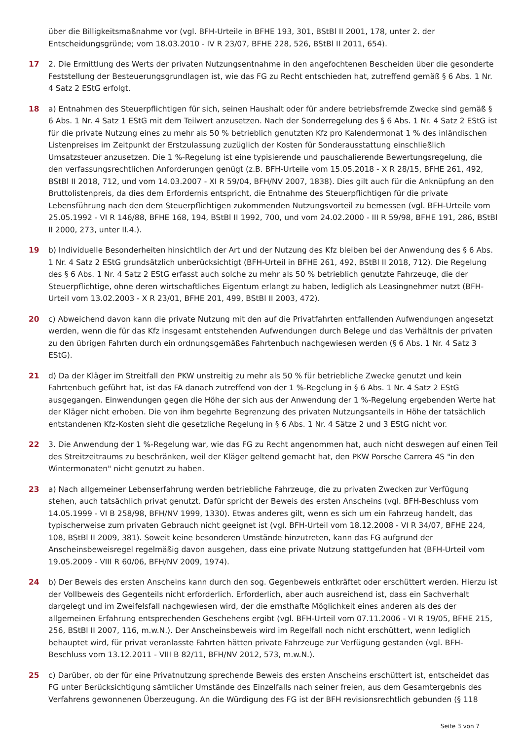über die Billigkeitsmaßnahme vor (vgl. BFH-Urteile in BFHE 193, 301, BStBl II 2001, 178, unter 2. der Entscheidungsgründe; vom 18.03.2010 - IV R 23/07, BFHE 228, 526, BStBl II 2011, 654).
17 2. Die Ermittlung des Werts der privaten Nutzungsentnahme in den angefochtenen Bescheiden über die gesonderte Feststellung der Besteuerungsgrundlagen ist, wie das FG zu Recht entschieden hat, zutreffend gemäß § 6 Abs. 1 Nr. 4 Satz 2 EStG erfolgt.
18 a) Entnahmen des Steuerpflichtigen für sich, seinen Haushalt oder für andere betriebsfremde Zwecke sind gemäß § 6 Abs. 1 Nr. 4 Satz 1 EStG mit dem Teilwert anzusetzen. Nach der Sonderregelung des § 6 Abs. 1 Nr. 4 Satz 2 EStG ist für die private Nutzung eines zu mehr als 50 % betrieblich genutzten Kfz pro Kalendermonat 1 % des inländischen Listenpreises im Zeitpunkt der Erstzulassung zuzüglich der Kosten für Sonderausstattung einschließlich Umsatzsteuer anzusetzen. Die 1 %-Regelung ist eine typisierende und pauschalierende Bewertungsregelung, die den verfassungsrechtlichen Anforderungen genügt (z.B. BFH-Urteile vom 15.05.2018 - X R 28/15, BFHE 261, 492, BStBl II 2018, 712, und vom 14.03.2007 - XI R 59/04, BFH/NV 2007, 1838). Dies gilt auch für die Anknüpfung an den Bruttolistenpreis, da dies dem Erfordernis entspricht, die Entnahme des Steuerpflichtigen für die private Lebensführung nach den dem Steuerpflichtigen zukommenden Nutzungsvorteil zu bemessen (vgl. BFH-Urteile vom 25.05.1992 - VI R 146/88, BFHE 168, 194, BStBl II 1992, 700, und vom 24.02.2000 - III R 59/98, BFHE 191, 286, BStBl II 2000, 273, unter II.4.).
19 b) Individuelle Besonderheiten hinsichtlich der Art und der Nutzung des Kfz bleiben bei der Anwendung des § 6 Abs. 1 Nr. 4 Satz 2 EStG grundsätzlich unberücksichtigt (BFH-Urteil in BFHE 261, 492, BStBl II 2018, 712). Die Regelung des § 6 Abs. 1 Nr. 4 Satz 2 EStG erfasst auch solche zu mehr als 50 % betrieblich genutzte Fahrzeuge, die der Steuerpflichtige, ohne deren wirtschaftliches Eigentum erlangt zu haben, lediglich als Leasingnehmer nutzt (BFH-Urteil vom 13.02.2003 - X R 23/01, BFHE 201, 499, BStBl II 2003, 472).
20 c) Abweichend davon kann die private Nutzung mit den auf die Privatfahrten entfallenden Aufwendungen angesetzt werden, wenn die für das Kfz insgesamt entstehenden Aufwendungen durch Belege und das Verhältnis der privaten zu den übrigen Fahrten durch ein ordnungsgemäßes Fahrtenbuch nachgewiesen werden (§ 6 Abs. 1 Nr. 4 Satz 3 EStG).
21 d) Da der Kläger im Streitfall den PKW unstreitig zu mehr als 50 % für betriebliche Zwecke genutzt und kein Fahrtenbuch geführt hat, ist das FA danach zutreffend von der 1 %-Regelung in § 6 Abs. 1 Nr. 4 Satz 2 EStG ausgegangen. Einwendungen gegen die Höhe der sich aus der Anwendung der 1 %-Regelung ergebenden Werte hat der Kläger nicht erhoben. Die von ihm begehrte Begrenzung des privaten Nutzungsanteils in Höhe der tatsächlich entstandenen Kfz-Kosten sieht die gesetzliche Regelung in § 6 Abs. 1 Nr. 4 Sätze 2 und 3 EStG nicht vor.
22 3. Die Anwendung der 1 %-Regelung war, wie das FG zu Recht angenommen hat, auch nicht deswegen auf einen Teil des Streitzeitraums zu beschränken, weil der Kläger geltend gemacht hat, den PKW Porsche Carrera 4S "in den Wintermonaten" nicht genutzt zu haben.
23 a) Nach allgemeiner Lebenserfahrung werden betriebliche Fahrzeuge, die zu privaten Zwecken zur Verfügung stehen, auch tatsächlich privat genutzt. Dafür spricht der Beweis des ersten Anscheins (vgl. BFH-Beschluss vom 14.05.1999 - VI B 258/98, BFH/NV 1999, 1330). Etwas anderes gilt, wenn es sich um ein Fahrzeug handelt, das typischerweise zum privaten Gebrauch nicht geeignet ist (vgl. BFH-Urteil vom 18.12.2008 - VI R 34/07, BFHE 224, 108, BStBl II 2009, 381). Soweit keine besonderen Umstände hinzutreten, kann das FG aufgrund der Anscheinsbeweisregel regelmäßig davon ausgehen, dass eine private Nutzung stattgefunden hat (BFH-Urteil vom 19.05.2009 - VIII R 60/06, BFH/NV 2009, 1974).
24 b) Der Beweis des ersten Anscheins kann durch den sog. Gegenbeweis entkräftet oder erschüttert werden. Hierzu ist der Vollbeweis des Gegenteils nicht erforderlich. Erforderlich, aber auch ausreichend ist, dass ein Sachverhalt dargelegt und im Zweifelsfall nachgewiesen wird, der die ernsthafte Möglichkeit eines anderen als des der allgemeinen Erfahrung entsprechenden Geschehens ergibt (vgl. BFH-Urteil vom 07.11.2006 - VI R 19/05, BFHE 215, 256, BStBl II 2007, 116, m.w.N.). Der Anscheinsbeweis wird im Regelfall noch nicht erschüttert, wenn lediglich behauptet wird, für privat veranlasste Fahrten hätten private Fahrzeuge zur Verfügung gestanden (vgl. BFH-Beschluss vom 13.12.2011 - VIII B 82/11, BFH/NV 2012, 573, m.w.N.).
25 c) Darüber, ob der für eine Privatnutzung sprechende Beweis des ersten Anscheins erschüttert ist, entscheidet das FG unter Berücksichtigung sämtlicher Umstände des Einzelfalls nach seiner freien, aus dem Gesamtergebnis des Verfahrens gewonnenen Überzeugung. An die Würdigung des FG ist der BFH revisionsrechtlich gebunden (§ 118
Seite 3 von 7